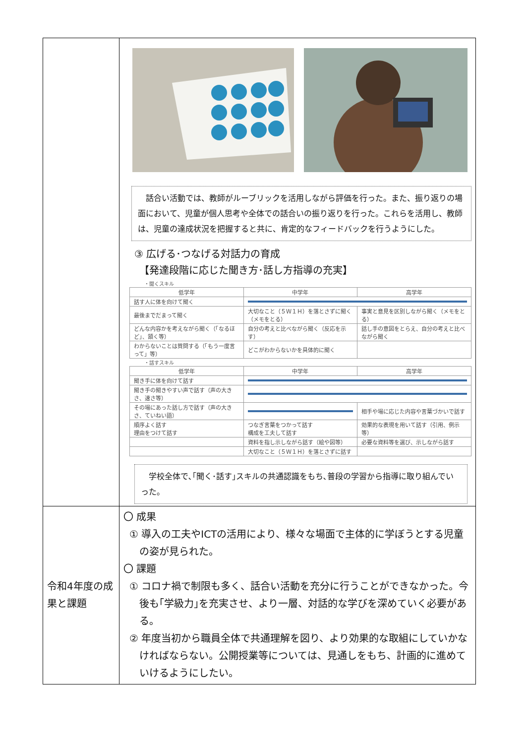| | 話合い活動では、教師がルーブリックを活用しながら評価を行った。また、振り返りの場面において、児童が個人思考や全体での話合いの振り返りを行った。これらを活用し、教師は、児童の達成状況を把握すると共に、肯定的なフィードバックを行うようにした。 ③ 広げる･つなげる対話力の育成 【発達段階に応じた聞き方･話し方指導の充実】 ・聞くスキル / 低学年 / 中学年 / 高学年 / / --- / --- / --- / / 話す人に体を向けて聞く / / / / 最後までだまって聞く / 大切なこと（５Ｗ１Ｈ）を落とさずに聞く（メモをとる） / 事実と意見を区別しながら聞く（メモをとる） / / どんな内容かを考えながら聞く（「なるほど」、頷く等） / 自分の考えと比べながら聞く（反応を示す） / 話し手の意図をとらえ、自分の考えと比べながら聞く / / わからないことは質問する（「もう一度言って」等） / どこがわからないかを具体的に聞く / / ・話すスキル / 低学年 / 中学年 / 高学年 / / --- / --- / --- / / 聞き手に体を向けて話す / / / / 聞き手の聞きやすい声で話す（声の大きさ、速さ等） / / / / その場にあった話し方で話す（声の大きさ、ていねい語） / / 相手や場に応じた内容や言葉づかいで話す / / 順序よく話す 理由をつけて話す / つなぎ言葉をつかって話す 構成を工夫して話す / 効果的な表現を用いて話す（引用、例示等） / / / 資料を指し示しながら話す（絵や図等） / 必要な資料等を選び、示しながら話す / / / 大切なこと（５Ｗ１Ｈ）を落とさずに話す / / 学校全体で､｢聞く･話す｣スキルの共通認識をもち､普段の学習から指導に取り組んでいった。 |
| 令和4年度の成果と課題 | 〇 成果 ① 導入の工夫やICTの活用により、様々な場面で主体的に学ぼうとする児童の姿が見られた。 〇 課題 ① コロナ禍で制限も多く、話合い活動を充分に行うことができなかった。今後も｢学級力｣を充実させ、より一層、対話的な学びを深めていく必要がある。 ② 年度当初から職員全体で共通理解を図り、より効果的な取組にしていかなければならない。公開授業等については、見通しをもち、計画的に進めていけるようにしたい。 |